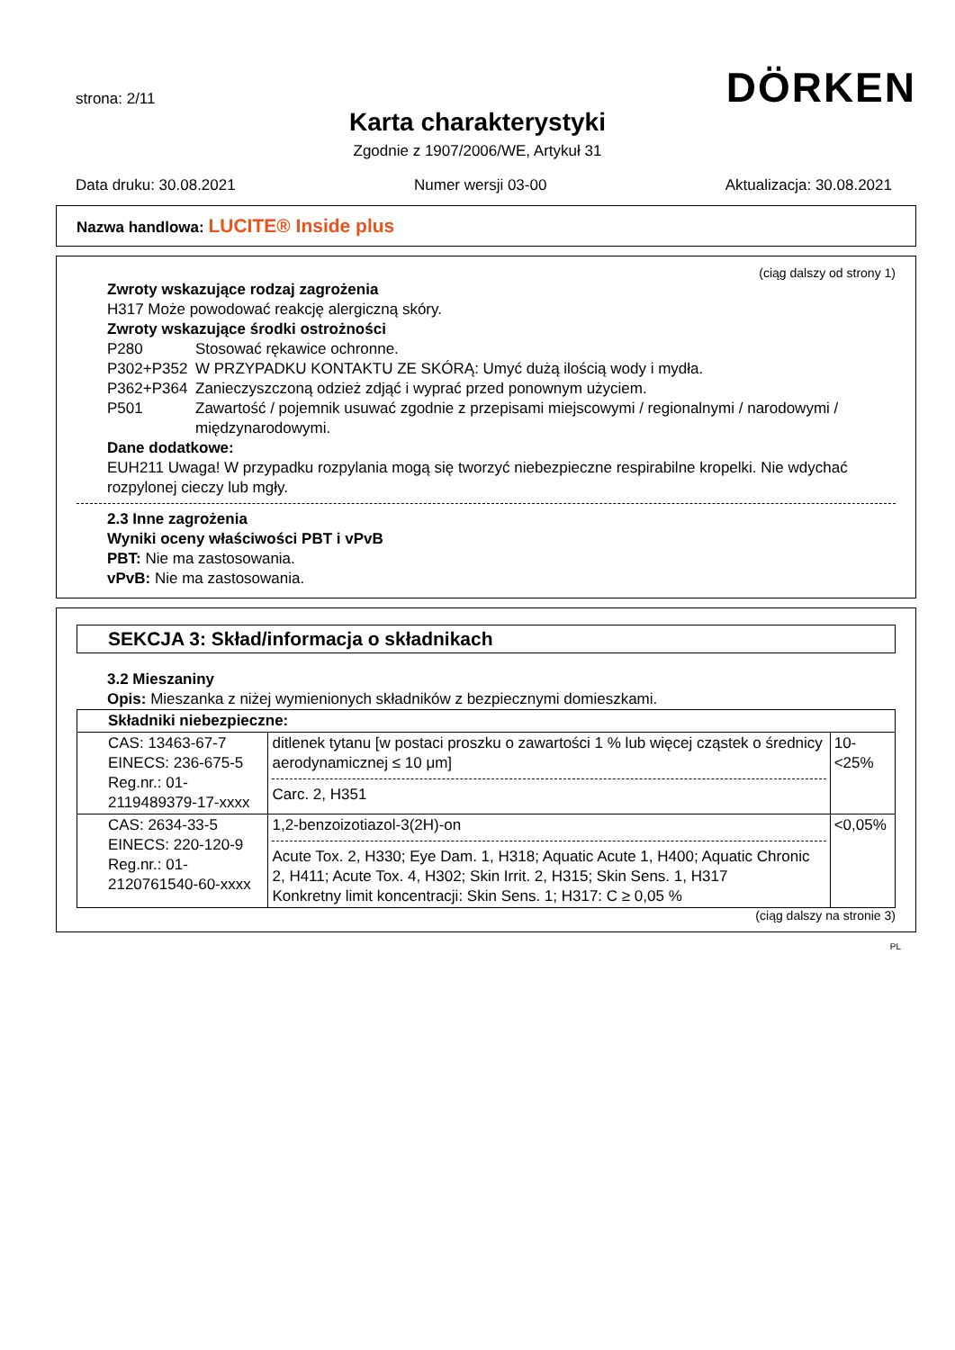strona: 2/11
DÖRKEN
Karta charakterystyki
Zgodnie z 1907/2006/WE, Artykuł 31
Data druku: 30.08.2021 Numer wersji 03-00 Aktualizacja: 30.08.2021
Nazwa handlowa: LUCITE® Inside plus
(ciąg dalszy od strony 1)
Zwroty wskazujące rodzaj zagrożenia
H317 Może powodować reakcję alergiczną skóry.
Zwroty wskazujące środki ostrożności
P280 Stosować rękawice ochronne. P302+P352 W PRZYPADKU KONTAKTU ZE SKÓRĄ: Umyć dużą ilością wody i mydła. P362+P364 Zanieczyszczoną odzież zdjąć i wyprać przed ponownym użyciem. P501 Zawartość / pojemnik usuwać zgodnie z przepisami miejscowymi / regionalnymi / narodowymi / międzynarodowymi.
Dane dodatkowe:
EUH211 Uwaga! W przypadku rozpylania mogą się tworzyć niebezpieczne respirabilne kropelki. Nie wdychać rozpylonej cieczy lub mgły.
2.3 Inne zagrożenia
Wyniki oceny właściwości PBT i vPvB
PBT: Nie ma zastosowania.
vPvB: Nie ma zastosowania.
SEKCJA 3: Skład/informacja o składnikach
3.2 Mieszaniny
Opis: Mieszanka z niżej wymienionych składników z bezpiecznymi domieszkami.
| Składniki niebezpieczne: | | |
| --- | --- | --- |
| CAS: 13463-67-7 EINECS: 236-675-5 Reg.nr.: 01-2119489379-17-xxxx | ditlenek tytanu [w postaci proszku o zawartości 1 % lub więcej cząstek o średnicy aerodynamicznej ≤ 10 μm] Carc. 2, H351 | 10-<25% |
| CAS: 2634-33-5 EINECS: 220-120-9 Reg.nr.: 01-2120761540-60-xxxx | 1,2-benzoizotiazol-3(2H)-on Acute Tox. 2, H330; Eye Dam. 1, H318; Aquatic Acute 1, H400; Aquatic Chronic 2, H411; Acute Tox. 4, H302; Skin Irrit. 2, H315; Skin Sens. 1, H317 Konkretny limit koncentracji: Skin Sens. 1; H317: C ≥ 0,05 % | <0,05% |
(ciąg dalszy na stronie 3)
PL